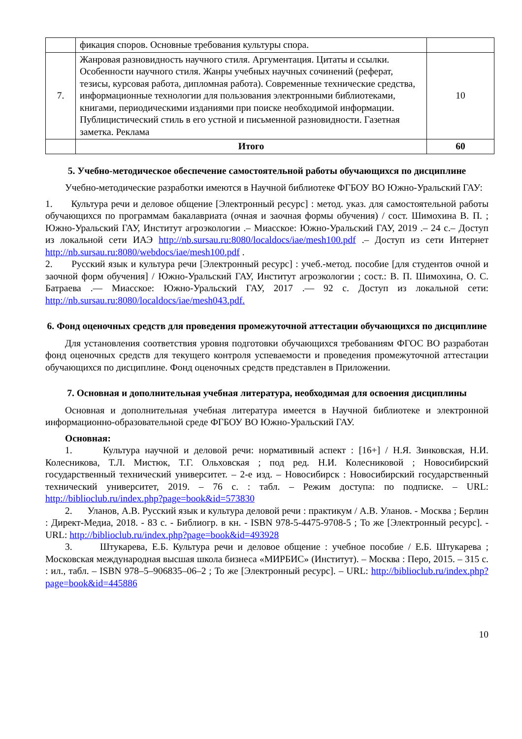| | фикация споров. Основные требования культуры спора. | |
| 7. | Жанровая разновидность научного стиля. Аргументация. Цитаты и ссылки. Особенности научного стиля. Жанры учебных научных сочинений (реферат, тезисы, курсовая работа, дипломная работа). Современные технические средства, информационные технологии для пользования электронными библиотеками, книгами, периодическими изданиями при поиске необходимой информации. Публицистический стиль в его устной и письменной разновидности. Газетная заметка. Реклама | 10 |
| | Итого | 60 |
5. Учебно-методическое обеспечение самостоятельной работы обучающихся по дисциплине
Учебно-методические разработки имеются в Научной библиотеке ФГБОУ ВО Южно-Уральский ГАУ:
1. Культура речи и деловое общение [Электронный ресурс] : метод. указ. для самостоятельной работы обучающихся по программам бакалавриата (очная и заочная формы обучения) / сост. Шимохина В. П. ; Южно-Уральский ГАУ, Институт агроэкологии .– Миасское: Южно-Уральский ГАУ, 2019 .– 24 с.– Доступ из локальной сети ИАЭ http://nb.sursau.ru:8080/localdocs/iae/mesh100.pdf .– Доступ из сети Интернет http://nb.sursau.ru:8080/webdocs/iae/mesh100.pdf .
2. Русский язык и культура речи [Электронный ресурс] : учеб.-метод. пособие [для студентов очной и заочной форм обучения] / Южно-Уральский ГАУ, Институт агроэкологии ; сост.: В. П. Шимохина, О. С. Батраева .— Миасское: Южно-Уральский ГАУ, 2017 .— 92 с. Доступ из локальной сети: http://nb.sursau.ru:8080/localdocs/iae/mesh043.pdf.
6. Фонд оценочных средств для проведения промежуточной аттестации обучающихся по дисциплине
Для установления соответствия уровня подготовки обучающихся требованиям ФГОС ВО разработан фонд оценочных средств для текущего контроля успеваемости и проведения промежуточной аттестации обучающихся по дисциплине. Фонд оценочных средств представлен в Приложении.
7. Основная и дополнительная учебная литература, необходимая для освоения дисциплины
Основная и дополнительная учебная литература имеется в Научной библиотеке и электронной информационно-образовательной среде ФГБОУ ВО Южно-Уральский ГАУ.
Основная:
1. Культура научной и деловой речи: нормативный аспект : [16+] / Н.Я. Зинковская, Н.И. Колесникова, Т.Л. Мистюк, Т.Г. Ольховская ; под ред. Н.И. Колесниковой ; Новосибирский государственный технический университет. – 2-е изд. – Новосибирск : Новосибирский государственный технический университет, 2019. – 76 с. : табл. – Режим доступа: по подписке. – URL: http://biblioclub.ru/index.php?page=book&id=573830
2. Уланов, А.В. Русский язык и культура деловой речи : практикум / А.В. Уланов. - Москва ; Берлин : Директ-Медиа, 2018. - 83 с. - Библиогр. в кн. - ISBN 978-5-4475-9708-5 ; То же [Электронный ресурс]. - URL: http://biblioclub.ru/index.php?page=book&id=493928
3. Штукарева, Е.Б. Культура речи и деловое общение : учебное пособие / Е.Б. Штукарева ; Московская международная высшая школа бизнеса «МИРБИС» (Институт). – Москва : Перо, 2015. – 315 с. : ил., табл. – ISBN 978–5–906835–06–2 ; То же [Электронный ресурс]. – URL: http://biblioclub.ru/index.php?page=book&id=445886
10